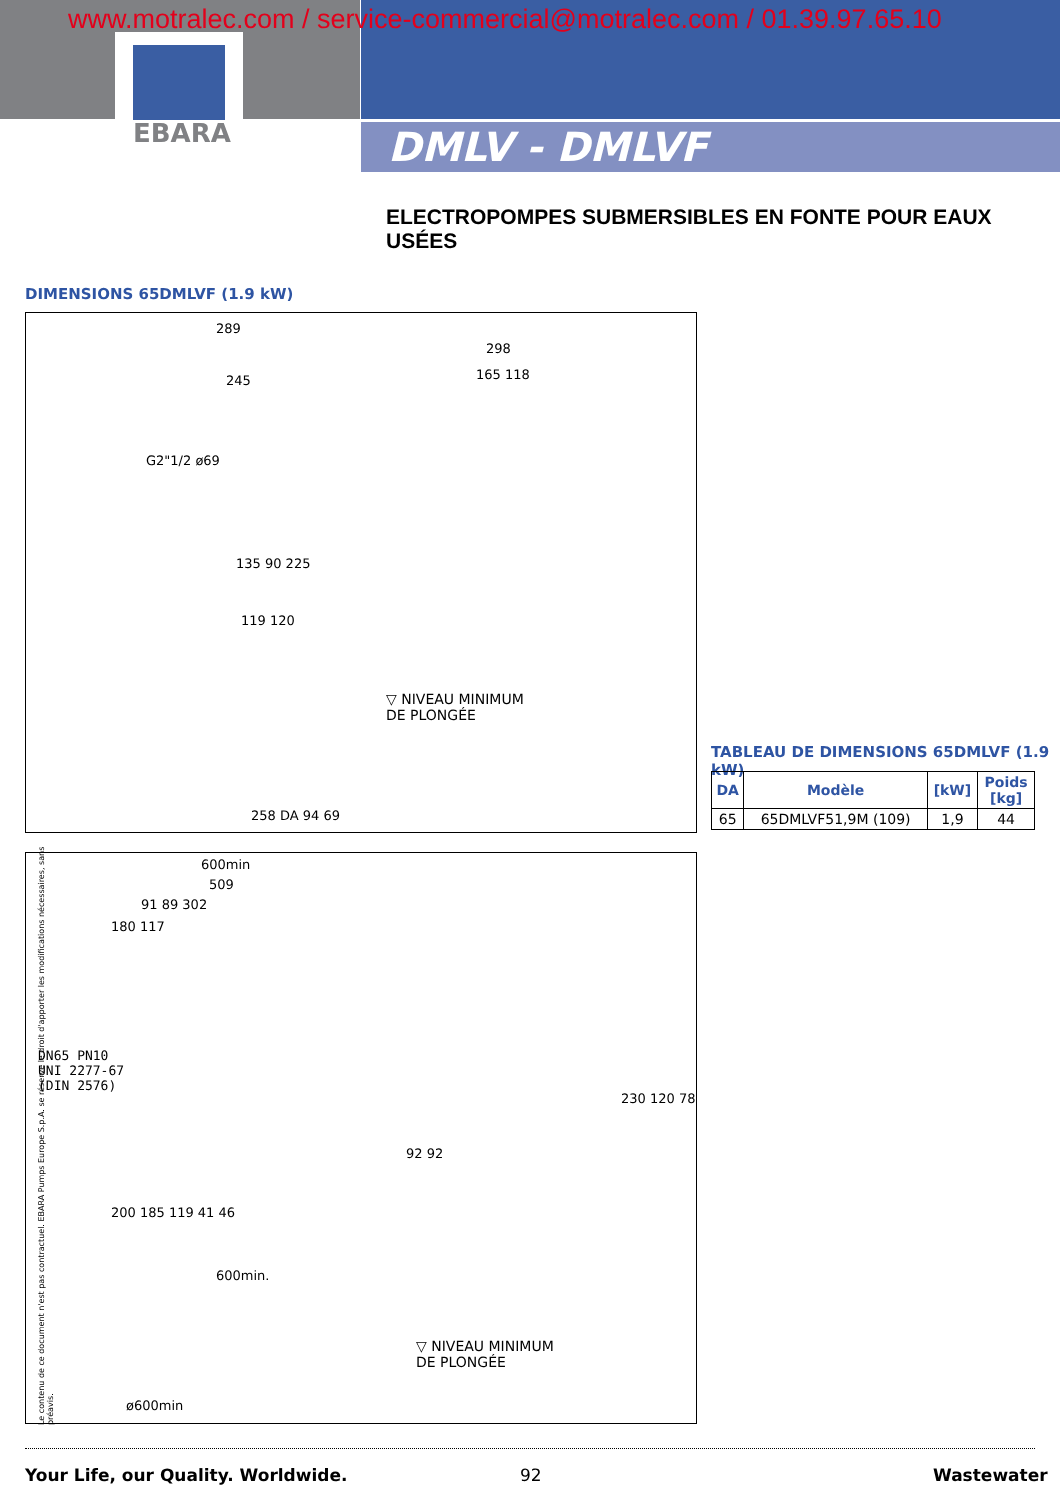EBARA
www.motralec.com / service-commercial@motralec.com / 01.39.97.65.10
DMLV - DMLVF
ELECTROPOMPES SUBMERSIBLES EN FONTE POUR EAUX USÉES
DIMENSIONS 65DMLVF (1.9 kW)
289
245
298
165 118
G2"1/2 ø69
135 90 225
119 120
▽ NIVEAU MINIMUM
DE PLONGÉE
258 DA 94 69
TABLEAU DE DIMENSIONS 65DMLVF (1.9 kW)
| DA | Modèle | [kW] | Poids [kg] |
| --- | --- | --- | --- |
| 65 | 65DMLVF51,9M (109) | 1,9 | 44 |
600min
509
91 89 302
180 117
DN65 PN10
UNI 2277-67
(DIN 2576)
200 185 119 41 46
92 92
230 120 78
600min.
ø600min
▽ NIVEAU MINIMUM
DE PLONGÉE
Le contenu de ce document n'est pas contractuel. EBARA Pumps Europe S.p.A. se réserve le droit d'apporter les modifications nécessaires, sans préavis.
Your Life, our Quality. Worldwide.
92 Wastewater